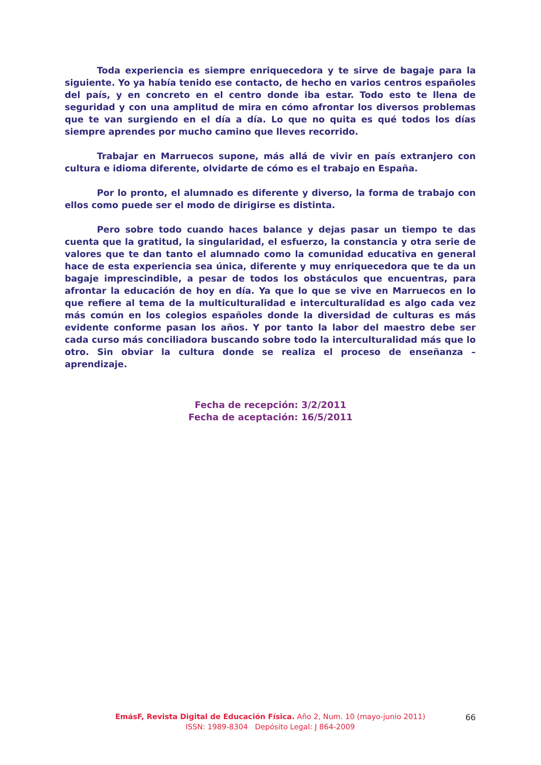Toda experiencia es siempre enriquecedora y te sirve de bagaje para la siguiente. Yo ya había tenido ese contacto, de hecho en varios centros españoles del país, y en concreto en el centro donde iba estar. Todo esto te llena de seguridad y con una amplitud de mira en cómo afrontar los diversos problemas que te van surgiendo en el día a día. Lo que no quita es qué todos los días siempre aprendes por mucho camino que lleves recorrido.
Trabajar en Marruecos supone, más allá de vivir en país extranjero con cultura e idioma diferente, olvidarte de cómo es el trabajo en España.
Por lo pronto, el alumnado es diferente y diverso, la forma de trabajo con ellos como puede ser el modo de dirigirse es distinta.
Pero sobre todo cuando haces balance y dejas pasar un tiempo te das cuenta que la gratitud, la singularidad, el esfuerzo, la constancia y otra serie de valores que te dan tanto el alumnado como la comunidad educativa en general hace de esta experiencia sea única, diferente y muy enriquecedora que te da un bagaje imprescindible, a pesar de todos los obstáculos que encuentras, para afrontar la educación de hoy en día. Ya que lo que se vive en Marruecos en lo que refiere al tema de la multiculturalidad e interculturalidad es algo cada vez más común en los colegios españoles donde la diversidad de culturas es más evidente conforme pasan los años. Y por tanto la labor del maestro debe ser cada curso más conciliadora buscando sobre todo la interculturalidad más que lo otro. Sin obviar la cultura donde se realiza el proceso de enseñanza – aprendizaje.
Fecha de recepción: 3/2/2011
Fecha de aceptación: 16/5/2011
EmásF, Revista Digital de Educación Física. Año 2, Num. 10 (mayo-junio 2011)
ISSN: 1989-8304 Depósito Legal: J 864-2009
66